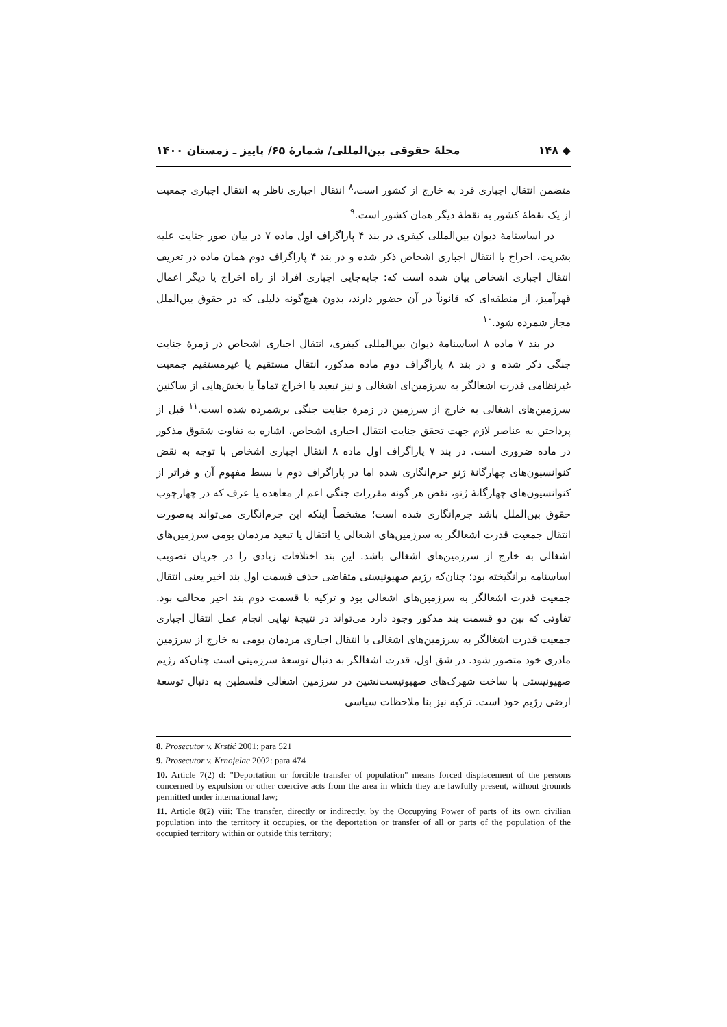◆ ۱۴۸ مجلهٔ حقوقی بین‌المللی/ شمارهٔ ۶۵/ پاییز ـ زمستان ۱۴۰۰
متضمن انتقال اجباری فرد به خارج از کشور است،<sup>۸</sup> انتقال اجباری ناظر به انتقال اجباری جمعیت از یک نقطهٔ کشور به نقطهٔ دیگر همان کشور است.<sup>۹</sup>
در اساسنامهٔ دیوان بین‌المللی کیفری در بند ۴ پاراگراف اول ماده ۷ در بیان صور جنایت علیه بشریت، اخراج یا انتقال اجباری اشخاص ذکر شده و در بند ۴ پاراگراف دوم همان ماده در تعریف انتقال اجباری اشخاص بیان شده است که: جابه‌جایی اجباری افراد از راه اخراج یا دیگر اعمال قهرآمیز، از منطقه‌ای که قانوناً در آن حضور دارند، بدون هیچ‌گونه دلیلی که در حقوق بین‌الملل مجاز شمرده شود.<sup>۱۰</sup>
در بند ۷ ماده ۸ اساسنامهٔ دیوان بین‌المللی کیفری، انتقال اجباری اشخاص در زمرهٔ جنایت جنگی ذکر شده و در بند ۸ پاراگراف دوم ماده مذکور، انتقال مستقیم یا غیرمستقیم جمعیت غیرنظامی قدرت اشغالگر به سرزمین‌ای اشغالی و نیز تبعید یا اخراج تماماً یا بخش‌هایی از ساکنین سرزمین‌های اشغالی به خارج از سرزمین در زمرهٔ جنایت جنگی برشمرده شده است.<sup>۱۱</sup> قبل از پرداختن به عناصر لازم جهت تحقق جنایت انتقال اجباری اشخاص، اشاره به تفاوت شقوق مذکور در ماده ضروری است. در بند ۷ پاراگراف اول ماده ۸ انتقال اجباری اشخاص با توجه به نقض کنوانسیون‌های چهارگانهٔ ژنو جرم‌انگاری شده اما در پاراگراف دوم با بسط مفهوم آن و فراتر از کنوانسیون‌های چهارگانهٔ ژنو، نقض هر گونه مقررات جنگی اعم از معاهده یا عرف که در چهارچوب حقوق بین‌الملل باشد جرم‌انگاری شده است؛ مشخصاً اینکه این جرم‌انگاری می‌تواند به‌صورت انتقال جمعیت قدرت اشغالگر به سرزمین‌های اشغالی یا انتقال یا تبعید مردمان بومی سرزمین‌های اشغالی به خارج از سرزمین‌های اشغالی باشد. این بند اختلافات زیادی را در جریان تصویب اساسنامه برانگیخته بود؛ چنان‌که رژیم صهیونیستی متقاضی حذف قسمت اول بند اخیر یعنی انتقال جمعیت قدرت اشغالگر به سرزمین‌های اشغالی بود و ترکیه با قسمت دوم بند اخیر مخالف بود. تفاوتی که بین دو قسمت بند مذکور وجود دارد می‌تواند در نتیجهٔ نهایی انجام عمل انتقال اجباری جمعیت قدرت اشغالگر به سرزمین‌های اشغالی یا انتقال اجباری مردمان بومی به خارج از سرزمین مادری خود متصور شود. در شق اول، قدرت اشغالگر به دنبال توسعهٔ سرزمینی است چنان‌که رژیم صهیونیستی با ساخت شهرک‌های صهیونیست‌نشین در سرزمین اشغالی فلسطین به دنبال توسعهٔ ارضی رژیم خود است. ترکیه نیز بنا ملاحظات سیاسی
8. Prosecutor v. Krstić 2001: para 521
9. Prosecutor v. Krnojelac 2002: para 474
10. Article 7(2) d: "Deportation or forcible transfer of population" means forced displacement of the persons concerned by expulsion or other coercive acts from the area in which they are lawfully present, without grounds permitted under international law;
11. Article 8(2) viii: The transfer, directly or indirectly, by the Occupying Power of parts of its own civilian population into the territory it occupies, or the deportation or transfer of all or parts of the population of the occupied territory within or outside this territory;